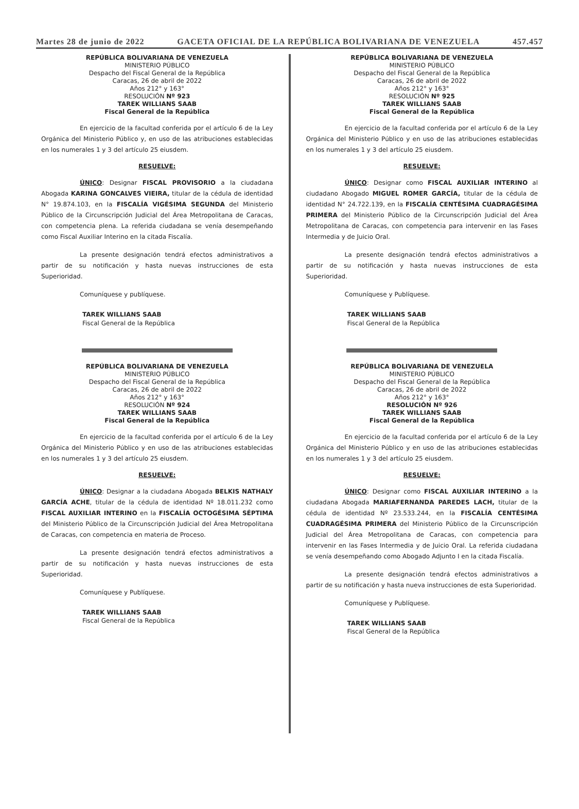Martes 28 de junio de 2022 GACETA OFICIAL DE LA REPÚBLICA BOLIVARIANA DE VENEZUELA 457.457
REPÚBLICA BOLIVARIANA DE VENEZUELA
MINISTERIO PÚBLICO
Despacho del Fiscal General de la República
Caracas, 26 de abril de 2022
Años 212° y 163°
RESOLUCIÓN Nº 923
TAREK WILLIANS SAAB
Fiscal General de la República
En ejercicio de la facultad conferida por el artículo 6 de la Ley Orgánica del Ministerio Público y, en uso de las atribuciones establecidas en los numerales 1 y 3 del artículo 25 eiusdem.
RESUELVE:
ÚNICO: Designar FISCAL PROVISORIO a la ciudadana Abogada KARINA GONCALVES VIEIRA, titular de la cédula de identidad N° 19.874.103, en la FISCALÍA VIGÉSIMA SEGUNDA del Ministerio Público de la Circunscripción Judicial del Área Metropolitana de Caracas, con competencia plena. La referida ciudadana se venía desempeñando como Fiscal Auxiliar Interino en la citada Fiscalía.
La presente designación tendrá efectos administrativos a partir de su notificación y hasta nuevas instrucciones de esta Superioridad.
Comuníquese y publíquese.
TAREK WILLIANS SAAB
Fiscal General de la República
REPÚBLICA BOLIVARIANA DE VENEZUELA
MINISTERIO PÚBLICO
Despacho del Fiscal General de la República
Caracas, 26 de abril de 2022
Años 212° y 163°
RESOLUCIÓN Nº 924
TAREK WILLIANS SAAB
Fiscal General de la República
En ejercicio de la facultad conferida por el artículo 6 de la Ley Orgánica del Ministerio Público y en uso de las atribuciones establecidas en los numerales 1 y 3 del artículo 25 eiusdem.
RESUELVE:
ÚNICO: Designar a la ciudadana Abogada BELKIS NATHALY GARCÍA ACHE, titular de la cédula de identidad Nº 18.011.232 como FISCAL AUXILIAR INTERINO en la FISCALÍA OCTOGÉSIMA SÉPTIMA del Ministerio Público de la Circunscripción Judicial del Área Metropolitana de Caracas, con competencia en materia de Proceso.
La presente designación tendrá efectos administrativos a partir de su notificación y hasta nuevas instrucciones de esta Superioridad.
Comuníquese y Publíquese.
TAREK WILLIANS SAAB
Fiscal General de la República
REPÚBLICA BOLIVARIANA DE VENEZUELA
MINISTERIO PÚBLICO
Despacho del Fiscal General de la República
Caracas, 26 de abril de 2022
Años 212° y 163°
RESOLUCIÓN Nº 925
TAREK WILLIANS SAAB
Fiscal General de la República
En ejercicio de la facultad conferida por el artículo 6 de la Ley Orgánica del Ministerio Público y en uso de las atribuciones establecidas en los numerales 1 y 3 del artículo 25 eiusdem.
RESUELVE:
ÚNICO: Designar como FISCAL AUXILIAR INTERINO al ciudadano Abogado MIGUEL ROMER GARCÍA, titular de la cédula de identidad N° 24.722.139, en la FISCALÍA CENTÉSIMA CUADRAGÉSIMA PRIMERA del Ministerio Público de la Circunscripción Judicial del Área Metropolitana de Caracas, con competencia para intervenir en las Fases Intermedia y de Juicio Oral.
La presente designación tendrá efectos administrativos a partir de su notificación y hasta nuevas instrucciones de esta Superioridad.
Comuníquese y Publíquese.
TAREK WILLIANS SAAB
Fiscal General de la República
REPÚBLICA BOLIVARIANA DE VENEZUELA
MINISTERIO PÚBLICO
Despacho del Fiscal General de la República
Caracas, 26 de abril de 2022
Años 212° y 163°
RESOLUCIÓN Nº 926
TAREK WILLIANS SAAB
Fiscal General de la República
En ejercicio de la facultad conferida por el artículo 6 de la Ley Orgánica del Ministerio Público y en uso de las atribuciones establecidas en los numerales 1 y 3 del artículo 25 eiusdem.
RESUELVE:
ÚNICO: Designar como FISCAL AUXILIAR INTERINO a la ciudadana Abogada MARIAFERNANDA PAREDES LACH, titular de la cédula de identidad Nº 23.533.244, en la FISCALÍA CENTÉSIMA CUADRAGÉSIMA PRIMERA del Ministerio Público de la Circunscripción Judicial del Área Metropolitana de Caracas, con competencia para intervenir en las Fases Intermedia y de Juicio Oral. La referida ciudadana se venía desempeñando como Abogado Adjunto I en la citada Fiscalía.
La presente designación tendrá efectos administrativos a partir de su notificación y hasta nueva instrucciones de esta Superioridad.
Comuníquese y Publíquese.
TAREK WILLIANS SAAB
Fiscal General de la República